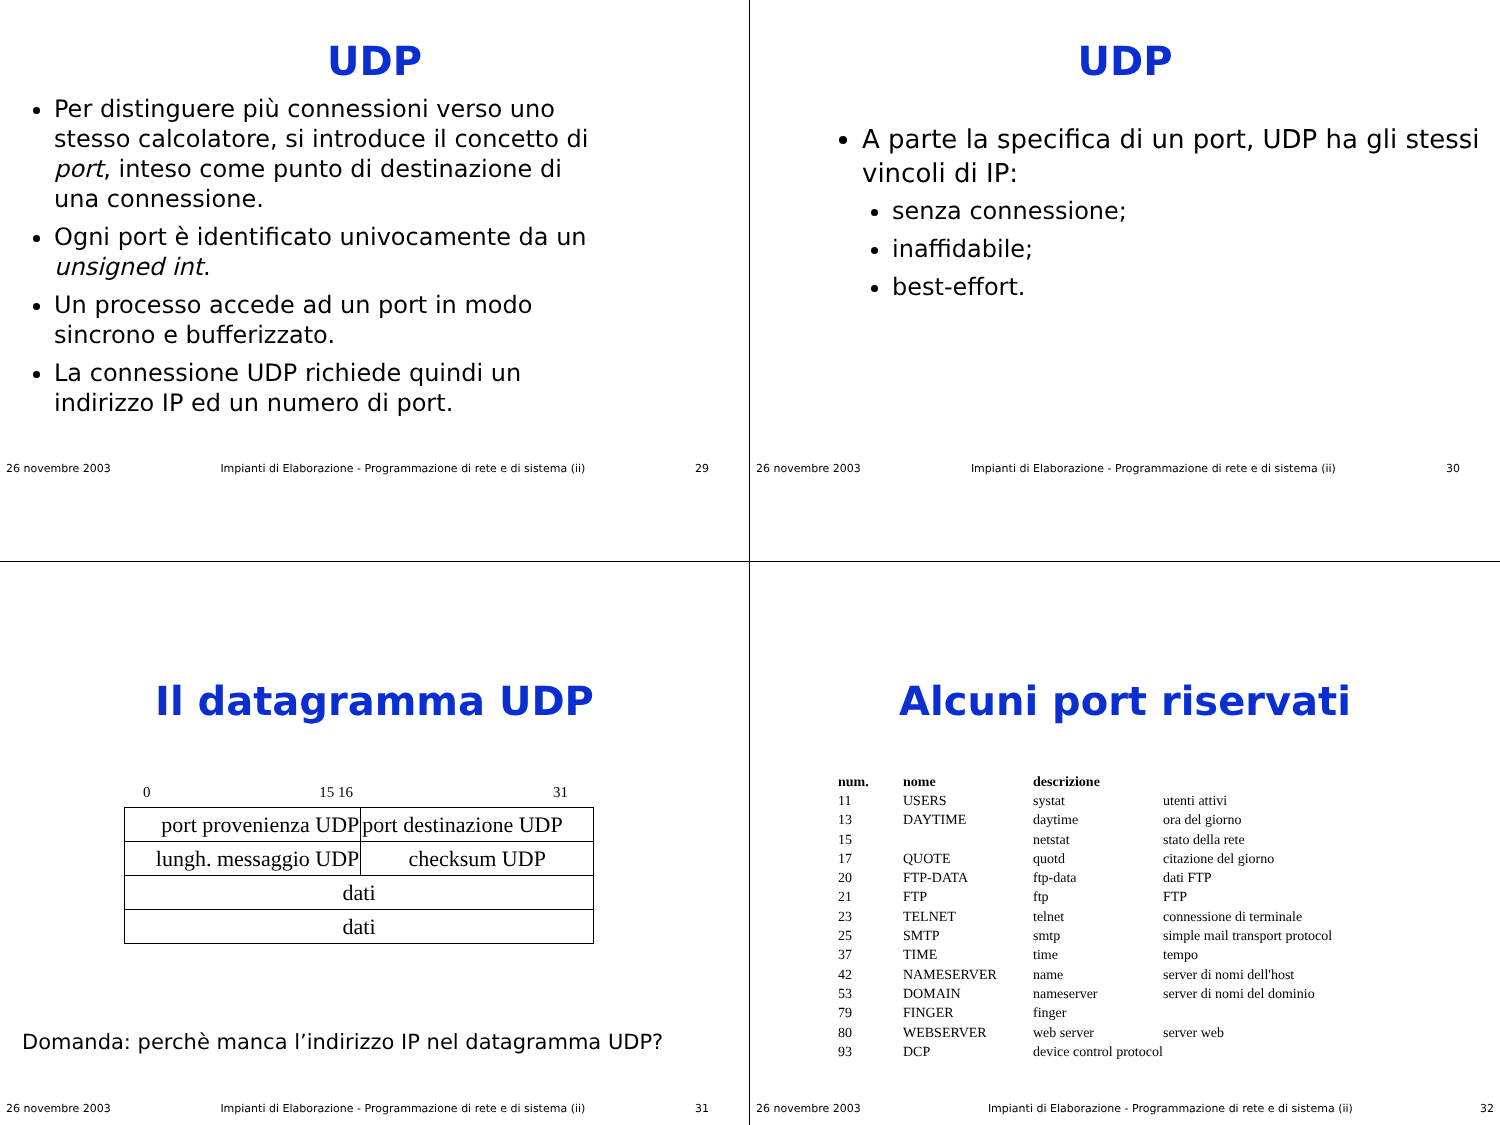UDP
Per distinguere più connessioni verso uno stesso calcolatore, si introduce il concetto di port, inteso come punto di destinazione di una connessione.
Ogni port è identificato univocamente da un unsigned int.
Un processo accede ad un port in modo sincrono e bufferizzato.
La connessione UDP richiede quindi un indirizzo IP ed un numero di port.
26 novembre 2003 Impianti di Elaborazione - Programmazione di rete e di sistema (ii) 29
UDP
A parte la specifica di un port, UDP ha gli stessi vincoli di IP:
senza connessione;
inaffidabile;
best-effort.
26 novembre 2003 Impianti di Elaborazione - Programmazione di rete e di sistema (ii) 30
Il datagramma UDP
0 15 16 31
| port provenienza UDP | port destinazione UDP |
| lungh. messaggio UDP | checksum UDP |
| dati | |
| dati | |
Domanda: perchè manca l’indirizzo IP nel datagramma UDP?
26 novembre 2003 Impianti di Elaborazione - Programmazione di rete e di sistema (ii) 31
Alcuni port riservati
| num. | nome | descrizione | |
| --- | --- | --- | --- |
| 11 | USERS | systat | utenti attivi |
| 13 | DAYTIME | daytime | ora del giorno |
| 15 | | netstat | stato della rete |
| 17 | QUOTE | quotd | citazione del giorno |
| 20 | FTP-DATA | ftp-data | dati FTP |
| 21 | FTP | ftp | FTP |
| 23 | TELNET | telnet | connessione di terminale |
| 25 | SMTP | smtp | simple mail transport protocol |
| 37 | TIME | time | tempo |
| 42 | NAMESERVER | name | server di nomi dell'host |
| 53 | DOMAIN | nameserver | server di nomi del dominio |
| 79 | FINGER | finger | |
| 80 | WEBSERVER | web server | server web |
| 93 | DCP | device control protocol | |
26 novembre 2003 Impianti di Elaborazione - Programmazione di rete e di sistema (ii) 32